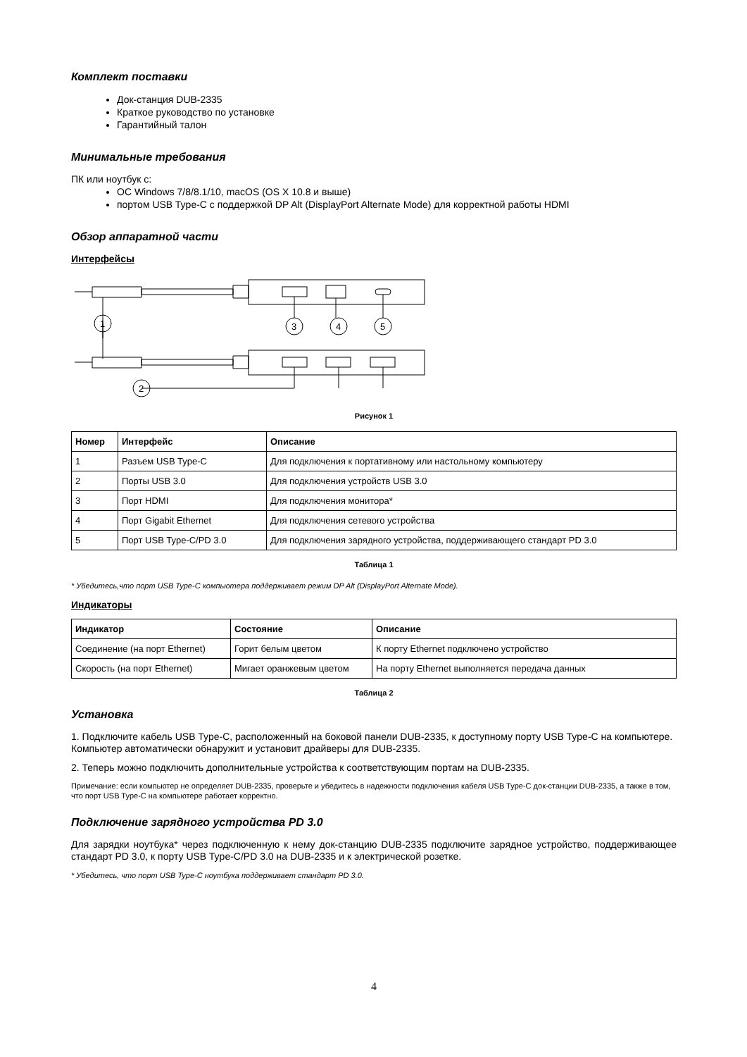Комплект поставки
Док-станция DUB-2335
Краткое руководство по установке
Гарантийный талон
Минимальные требования
ПК или ноутбук с:
ОС Windows 7/8/8.1/10, macOS (OS X 10.8 и выше)
портом USB Type-C с поддержкой DP Alt (DisplayPort Alternate Mode) для корректной работы HDMI
Обзор аппаратной части
Интерфейсы
1
3
4
5
2
Рисунок 1
| Номер | Интерфейс | Описание |
| --- | --- | --- |
| 1 | Разъем USB Type-C | Для подключения к портативному или настольному компьютеру |
| 2 | Порты USB 3.0 | Для подключения устройств USB 3.0 |
| 3 | Порт HDMI | Для подключения монитора* |
| 4 | Порт Gigabit Ethernet | Для подключения сетевого устройства |
| 5 | Порт USB Type-C/PD 3.0 | Для подключения зарядного устройства, поддерживающего стандарт PD 3.0 |
Таблица 1
* Убедитесь,что порт USB Type-C компьютера поддерживает режим DP Alt (DisplayPort Alternate Mode).
Индикаторы
| Индикатор | Состояние | Описание |
| --- | --- | --- |
| Соединение (на порт Ethernet) | Горит белым цветом | К порту Ethernet подключено устройство |
| Скорость (на порт Ethernet) | Мигает оранжевым цветом | На порту Ethernet выполняется передача данных |
Таблица 2
Установка
1. Подключите кабель USB Type-C, расположенный на боковой панели DUB-2335, к доступному порту USB Type-C на компьютере. Компьютер автоматически обнаружит и установит драйверы для DUB-2335.
2. Теперь можно подключить дополнительные устройства к соответствующим портам на DUB-2335.
Примечание: если компьютер не определяет DUB-2335, проверьте и убедитесь в надежности подключения кабеля USB Type-C док-станции DUB-2335, а также в том, что порт USB Type-C на компьютере работает корректно.
Подключение зарядного устройства PD 3.0
Для зарядки ноутбука* через подключенную к нему док-станцию DUB-2335 подключите зарядное устройство, поддерживающее стандарт PD 3.0, к порту USB Type-C/PD 3.0 на DUB-2335 и к электрической розетке.
* Убедитесь, что порт USB Type-C ноутбука поддерживает стандарт PD 3.0.
4